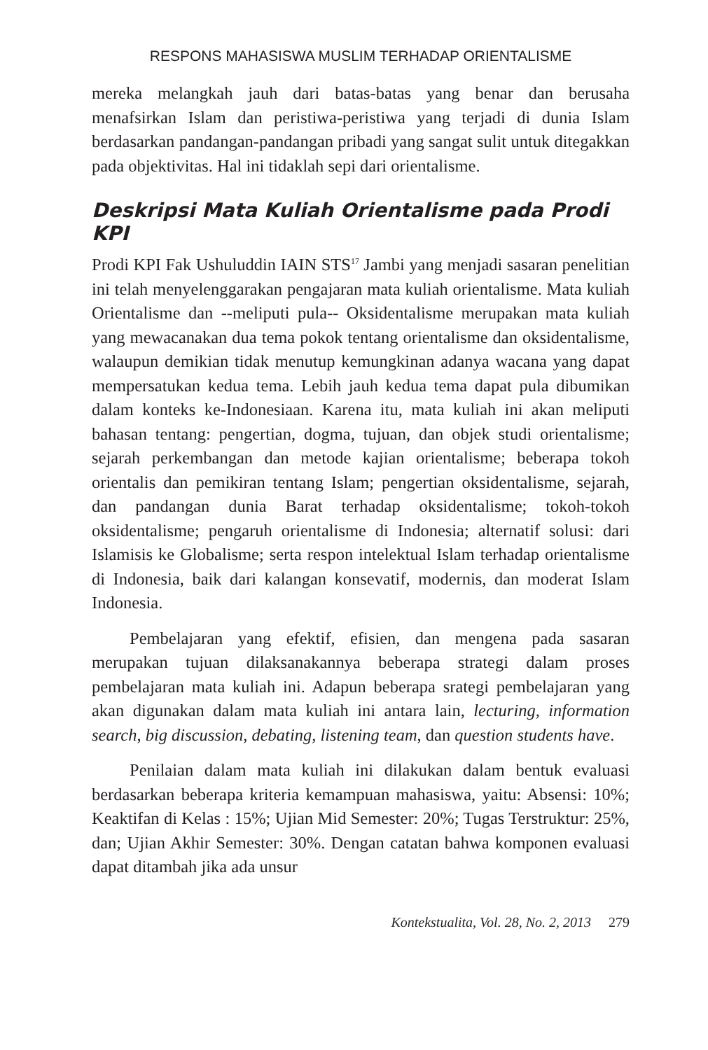RESPONS MAHASISWA MUSLIM TERHADAP ORIENTALISME
mereka melangkah jauh dari batas-batas yang benar dan berusaha menafsirkan Islam dan peristiwa-peristiwa yang terjadi di dunia Islam berdasarkan pandangan-pandangan pribadi yang sangat sulit untuk ditegakkan pada objektivitas. Hal ini tidaklah sepi dari orientalisme.
Deskripsi Mata Kuliah Orientalisme pada Prodi KPI
Prodi KPI Fak Ushuluddin IAIN STS<sup>17</sup> Jambi yang menjadi sasaran penelitian ini telah menyelenggarakan pengajaran mata kuliah orientalisme. Mata kuliah Orientalisme dan --meliputi pula-- Oksidentalisme merupakan mata kuliah yang mewacanakan dua tema pokok tentang orientalisme dan oksidentalisme, walaupun demikian tidak menutup kemungkinan adanya wacana yang dapat mempersatukan kedua tema. Lebih jauh kedua tema dapat pula dibumikan dalam konteks ke-Indonesiaan. Karena itu, mata kuliah ini akan meliputi bahasan tentang: pengertian, dogma, tujuan, dan objek studi orientalisme; sejarah perkembangan dan metode kajian orientalisme; beberapa tokoh orientalis dan pemikiran tentang Islam; pengertian oksidentalisme, sejarah, dan pandangan dunia Barat terhadap oksidentalisme; tokoh-tokoh oksidentalisme; pengaruh orientalisme di Indonesia; alternatif solusi: dari Islamisis ke Globalisme; serta respon intelektual Islam terhadap orientalisme di Indonesia, baik dari kalangan konsevatif, modernis, dan moderat Islam Indonesia.
Pembelajaran yang efektif, efisien, dan mengena pada sasaran merupakan tujuan dilaksanakannya beberapa strategi dalam proses pembelajaran mata kuliah ini. Adapun beberapa srategi pembelajaran yang akan digunakan dalam mata kuliah ini antara lain, lecturing, information search, big discussion, debating, listening team, dan question students have.
Penilaian dalam mata kuliah ini dilakukan dalam bentuk evaluasi berdasarkan beberapa kriteria kemampuan mahasiswa, yaitu: Absensi: 10%; Keaktifan di Kelas : 15%; Ujian Mid Semester: 20%; Tugas Terstruktur: 25%, dan; Ujian Akhir Semester: 30%. Dengan catatan bahwa komponen evaluasi dapat ditambah jika ada unsur
Kontekstualita, Vol. 28, No. 2, 2013 279